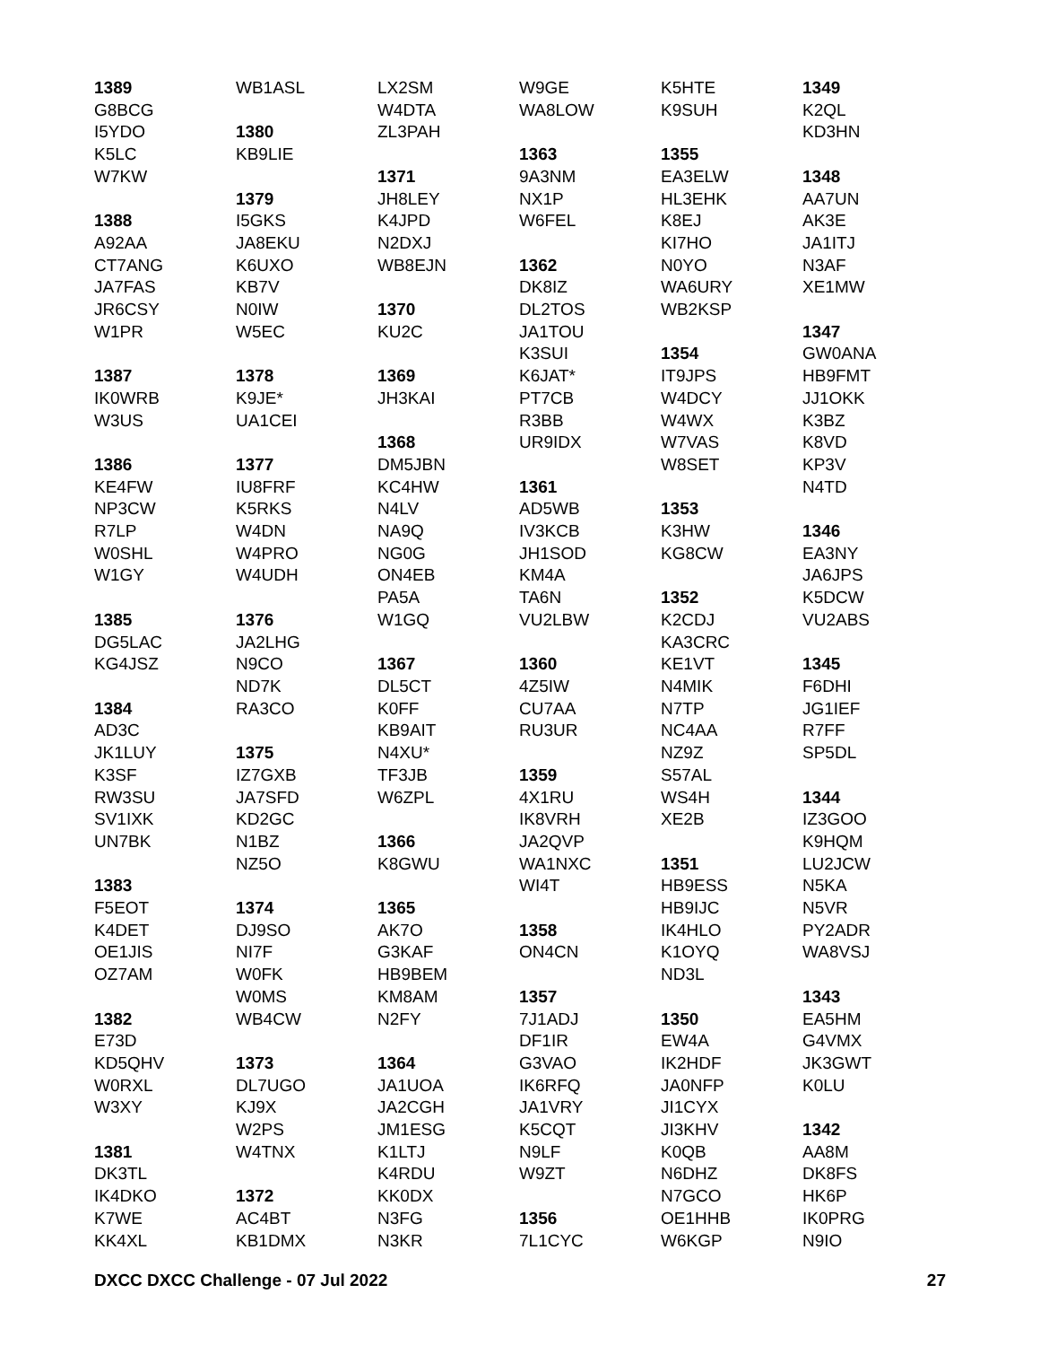1389 G8BCG I5YDO K5LC W7KW 1388 A92AA CT7ANG JA7FAS JR6CSY W1PR 1387 IK0WRB W3US 1386 KE4FW NP3CW R7LP W0SHL W1GY 1385 DG5LAC KG4JSZ 1384 AD3C JK1LUY K3SF RW3SU SV1IXK UN7BK 1383 F5EOT K4DET OE1JIS OZ7AM 1382 E73D KD5QHV W0RXL W3XY 1381 DK3TL IK4DKO K7WE KK4XL
WB1ASL 1380 KB9LIE 1379 I5GKS JA8EKU K6UXO KB7V N0IW W5EC 1378 K9JE* UA1CEI 1377 IU8FRF K5RKS W4DN W4PRO W4UDH 1376 JA2LHG N9CO ND7K RA3CO 1375 IZ7GXB JA7SFD KD2GC N1BZ NZ5O 1374 DJ9SO NI7F W0FK W0MS WB4CW 1373 DL7UGO KJ9X W2PS W4TNX 1372 AC4BT KB1DMX
LX2SM W4DTA ZL3PAH 1371 JH8LEY K4JPD N2DXJ WB8EJN 1370 KU2C 1369 JH3KAI 1368 DM5JBN KC4HW N4LV NA9Q NG0G ON4EB PA5A W1GQ 1367 DL5CT K0FF KB9AIT N4XU* TF3JB W6ZPL 1366 K8GWU 1365 AK7O G3KAF HB9BEM KM8AM N2FY 1364 JA1UOA JA2CGH JM1ESG K1LTJ K4RDU KK0DX N3FG N3KR
W9GE WA8LOW 1363 9A3NM NX1P W6FEL 1362 DK8IZ DL2TOS JA1TOU K3SUI K6JAT* PT7CB R3BB UR9IDX 1361 AD5WB IV3KCB JH1SOD KM4A TA6N VU2LBW 1360 4Z5IW CU7AA RU3UR 1359 4X1RU IK8VRH JA2QVP WA1NXC WI4T 1358 ON4CN 1357 7J1ADJ DF1IR G3VAO IK6RFQ JA1VRY K5CQT N9LF W9ZT 1356 7L1CYC
K5HTE K9SUH 1355 EA3ELW HL3EHK K8EJ KI7HO N0YO WA6URY WB2KSP 1354 IT9JPS W4DCY W4WX W7VAS W8SET 1353 K3HW KG8CW 1352 K2CDJ KA3CRC KE1VT N4MIK N7TP NC4AA NZ9Z S57AL WS4H XE2B 1351 HB9ESS HB9IJC IK4HLO K1OYQ ND3L 1350 EW4A IK2HDF JA0NFP JI1CYX JI3KHV K0QB N6DHZ N7GCO OE1HHB W6KGP
1349 K2QL KD3HN 1348 AA7UN AK3E JA1ITJ N3AF XE1MW 1347 GW0ANA HB9FMT JJ1OKK K3BZ K8VD KP3V N4TD 1346 EA3NY JA6JPS K5DCW VU2ABS 1345 F6DHI JG1IEF R7FF SP5DL 1344 IZ3GOO K9HQM LU2JCW N5KA N5VR PY2ADR WA8VSJ 1343 EA5HM G4VMX JK3GWT K0LU 1342 AA8M DK8FS HK6P IK0PRG N9IO
DXCC DXCC Challenge - 07 Jul 2022 27